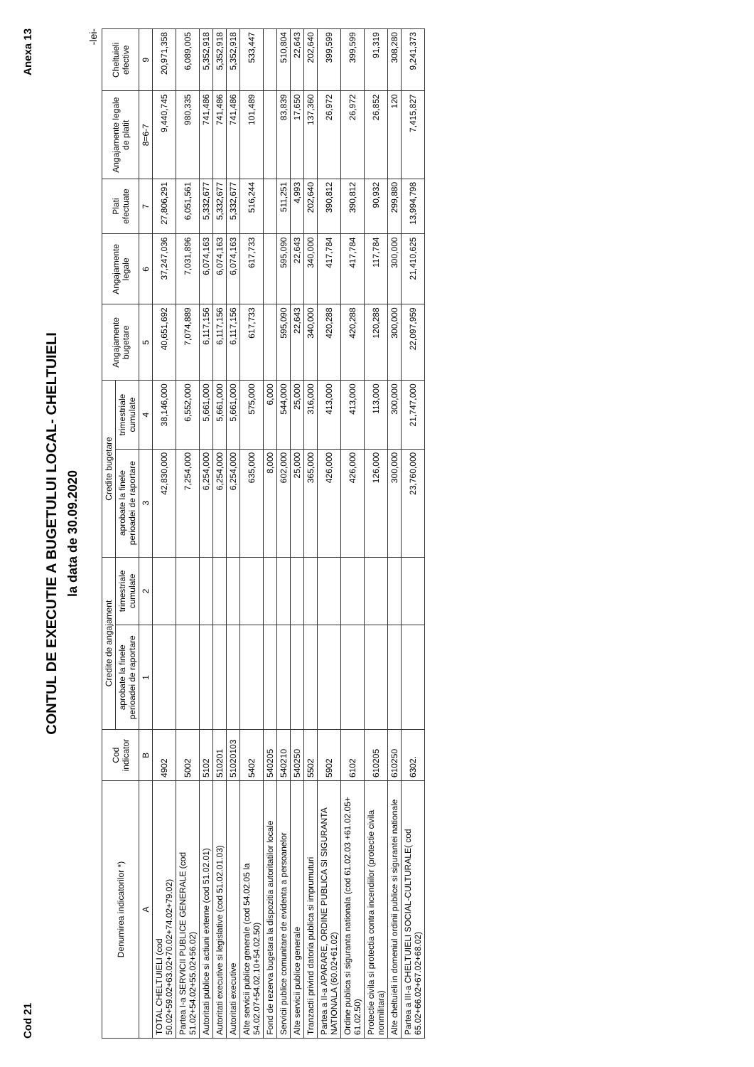Cod 21 Anexa 13
CONTUL DE EXECUTIE A BUGETULUI LOCAL- CHELTUIELI
la data de 30.09.2020
-lei-
| Denumirea indicatorilor *) | Cod indicator | Credite de angajament | | Credite bugetare | | Angajamente bugetare | Angajamente legale | Plati efectuate | Angajamente legale de platit | Cheltuieli efective |
| --- | --- | --- | --- | --- | --- | --- | --- | --- | --- | --- |
| | | aprobate la finele perioadei de raportare | trimestriale cumulate | aprobate la finele perioadei de raportare | trimestriale cumulate | | | | | |
| A | B | 1 | 2 | 3 | 4 | 5 | 6 | 7 | 8=6-7 | 9 |
| TOTAL CHELTUIELI (cod 50.02+59.02+63.02+70.02+74.02+79.02) | 4902 | | | 42,830,000 | 38,146,000 | 40,651,692 | 37,247,036 | 27,806,291 | 9,440,745 | 20,971,358 |
| Partea I-a SERVICII PUBLICE GENERALE (cod 51.02+54.02+55.02+56.02) | 5002 | | | 7,254,000 | 6,552,000 | 7,074,889 | 7,031,896 | 6,051,561 | 980,335 | 6,089,005 |
| Autoritati publice si actiuni externe (cod 51.02.01) | 5102 | | | 6,254,000 | 5,661,000 | 6,117,156 | 6,074,163 | 5,332,677 | 741,486 | 5,352,918 |
| Autoritati executive si legislative (cod 51.02.01.03) | 510201 | | | 6,254,000 | 5,661,000 | 6,117,156 | 6,074,163 | 5,332,677 | 741,486 | 5,352,918 |
| Autoritati executive | 51020103 | | | 6,254,000 | 5,661,000 | 6,117,156 | 6,074,163 | 5,332,677 | 741,486 | 5,352,918 |
| Alte servicii publice generale (cod 54.02.05 la 54.02.07+54.02.10+54.02.50) | 5402 | | | 635,000 | 575,000 | 617,733 | 617,733 | 516,244 | 101,489 | 533,447 |
| Fond de rezerva bugetara la dispozitia autoritatilor locale | 540205 | | | 8,000 | 6,000 | | | | | |
| Servicii publice comunitare de evidenta a persoanelor | 540210 | | | 602,000 | 544,000 | 595,090 | 595,090 | 511,251 | 83,839 | 510,804 |
| Alte servicii publice generale | 540250 | | | 25,000 | 25,000 | 22,643 | 22,643 | 4,993 | 17,650 | 22,643 |
| Tranzactii privind datoria publica si imprumuturi | 5502 | | | 365,000 | 316,000 | 340,000 | 340,000 | 202,640 | 137,360 | 202,640 |
| Partea a II-a APARARE, ORDINE PUBLICA SI SIGURANTA NATIONALA (60.02+61.02) | 5902 | | | 426,000 | 413,000 | 420,288 | 417,784 | 390,812 | 26,972 | 399,599 |
| Ordine publica si siguranta nationala (cod 61.02.03 +61.02.05+ 61.02.50) | 6102 | | | 426,000 | 413,000 | 420,288 | 417,784 | 390,812 | 26,972 | 399,599 |
| Protectie civila si protectia contra incendiilor (protectie civila nonmilitara) | 610205 | | | 126,000 | 113,000 | 120,288 | 117,784 | 90,932 | 26,852 | 91,319 |
| Alte cheltuieli in domeniul ordinii publice si sigurantei nationale | 610250 | | | 300,000 | 300,000 | 300,000 | 300,000 | 299,880 | 120 | 308,280 |
| Partea a III-a CHELTUIELI SOCIAL-CULTURALE( cod 65.02+66.02+67.02+68.02) | 6302. | | | 23,760,000 | 21,747,000 | 22,097,959 | 21,410,625 | 13,994,798 | 7,415,827 | 9,241,373 |